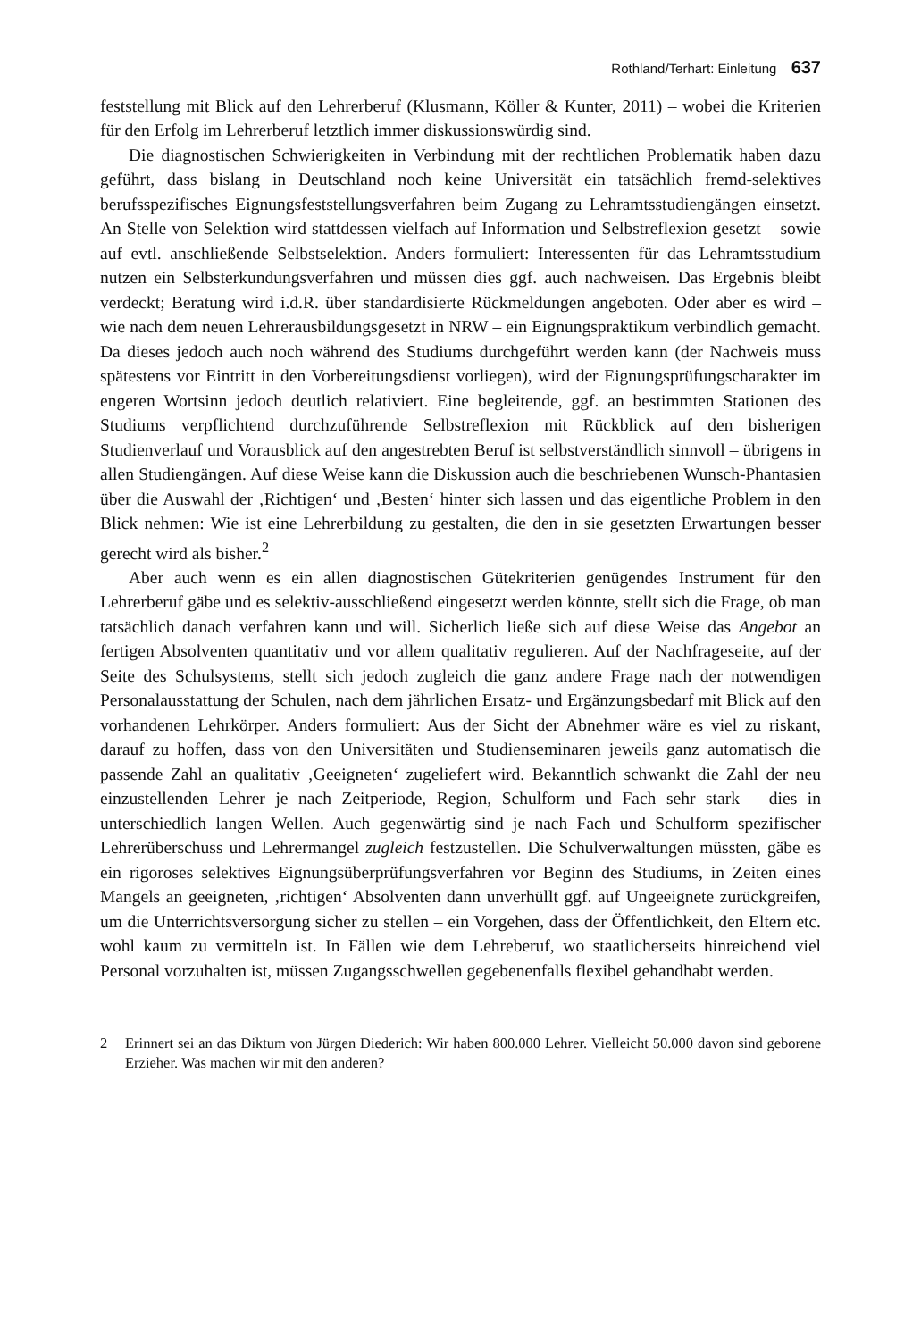Rothland/Terhart: Einleitung 637
feststellung mit Blick auf den Lehrerberuf (Klusmann, Köller & Kunter, 2011) – wobei die Kriterien für den Erfolg im Lehrerberuf letztlich immer diskussionswürdig sind.
Die diagnostischen Schwierigkeiten in Verbindung mit der rechtlichen Problematik haben dazu geführt, dass bislang in Deutschland noch keine Universität ein tatsächlich fremd-selektives berufsspezifisches Eignungsfeststellungsverfahren beim Zugang zu Lehramtsstudiengängen einsetzt. An Stelle von Selektion wird stattdessen vielfach auf Information und Selbstreflexion gesetzt – sowie auf evtl. anschließende Selbstselektion. Anders formuliert: Interessenten für das Lehramtsstudium nutzen ein Selbsterkundungsverfahren und müssen dies ggf. auch nachweisen. Das Ergebnis bleibt verdeckt; Beratung wird i.d.R. über standardisierte Rückmeldungen angeboten. Oder aber es wird – wie nach dem neuen Lehrerausbildungsgesetzt in NRW – ein Eignungspraktikum verbindlich gemacht. Da dieses jedoch auch noch während des Studiums durchgeführt werden kann (der Nachweis muss spätestens vor Eintritt in den Vorbereitungsdienst vorliegen), wird der Eignungsprüfungscharakter im engeren Wortsinn jedoch deutlich relativiert. Eine begleitende, ggf. an bestimmten Stationen des Studiums verpflichtend durchzuführende Selbstreflexion mit Rückblick auf den bisherigen Studienverlauf und Vorausblick auf den angestrebten Beruf ist selbstverständlich sinnvoll – übrigens in allen Studiengängen. Auf diese Weise kann die Diskussion auch die beschriebenen Wunsch-Phantasien über die Auswahl der ‚Richtigen‘ und ‚Besten‘ hinter sich lassen und das eigentliche Problem in den Blick nehmen: Wie ist eine Lehrerbildung zu gestalten, die den in sie gesetzten Erwartungen besser gerecht wird als bisher.<sup>2</sup>
Aber auch wenn es ein allen diagnostischen Gütekriterien genügendes Instrument für den Lehrerberuf gäbe und es selektiv-ausschließend eingesetzt werden könnte, stellt sich die Frage, ob man tatsächlich danach verfahren kann und will. Sicherlich ließe sich auf diese Weise das Angebot an fertigen Absolventen quantitativ und vor allem qualitativ regulieren. Auf der Nachfrageseite, auf der Seite des Schulsystems, stellt sich jedoch zugleich die ganz andere Frage nach der notwendigen Personalausstattung der Schulen, nach dem jährlichen Ersatz- und Ergänzungsbedarf mit Blick auf den vorhandenen Lehrkörper. Anders formuliert: Aus der Sicht der Abnehmer wäre es viel zu riskant, darauf zu hoffen, dass von den Universitäten und Studienseminaren jeweils ganz automatisch die passende Zahl an qualitativ ‚Geeigneten‘ zugeliefert wird. Bekanntlich schwankt die Zahl der neu einzustellenden Lehrer je nach Zeitperiode, Region, Schulform und Fach sehr stark – dies in unterschiedlich langen Wellen. Auch gegenwärtig sind je nach Fach und Schulform spezifischer Lehrerüberschuss und Lehrermangel zugleich festzustellen. Die Schulverwaltungen müssten, gäbe es ein rigoroses selektives Eignungsüberprüfungsverfahren vor Beginn des Studiums, in Zeiten eines Mangels an geeigneten, ‚richtigen‘ Absolventen dann unverhüllt ggf. auf Ungeeignete zurückgreifen, um die Unterrichtsversorgung sicher zu stellen – ein Vorgehen, dass der Öffentlichkeit, den Eltern etc. wohl kaum zu vermitteln ist. In Fällen wie dem Lehreberuf, wo staatlicherseits hinreichend viel Personal vorzuhalten ist, müssen Zugangsschwellen gegebenenfalls flexibel gehandhabt werden.
2 Erinnert sei an das Diktum von Jürgen Diederich: Wir haben 800.000 Lehrer. Vielleicht 50.000 davon sind geborene Erzieher. Was machen wir mit den anderen?